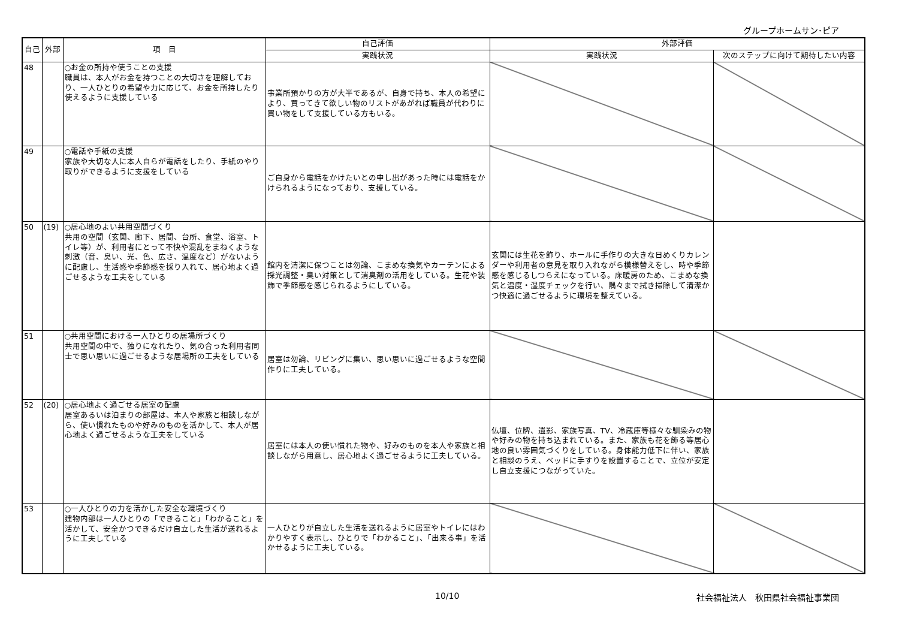グループホームサン･ピア
| 自己 | 外部 | 項 目 | 自己評価 | 外部評価 | |
| --- | --- | --- | --- | --- | --- |
| | | | 実践状況 | 実践状況 | 次のステップに向けて期待したい内容 |
| 48 | | ○お金の所持や使うことの支援 職員は、本人がお金を持つことの大切さを理解しており、一人ひとりの希望や力に応じて、お金を所持したり使えるように支援している | 事業所預かりの方が大半であるが、自身で持ち、本人の希望により、買ってきて欲しい物のリストがあがれば職員が代わりに買い物をして支援している方もいる。 | | |
| 49 | | ○電話や手紙の支援 家族や大切な人に本人自らが電話をしたり、手紙のやり取りができるように支援をしている | ご自身から電話をかけたいとの申し出があった時には電話をかけられるようになっており、支援している。 | | |
| 50 | (19) | ○居心地のよい共用空間づくり 共用の空間（玄関、廊下、居間、台所、食堂、浴室、トイレ等）が、利用者にとって不快や混乱をまねくような刺激（音、臭い、光、色、広さ、温度など）がないように配慮し、生活感や季節感を採り入れて、居心地よく過ごせるような工夫をしている | 館内を清潔に保つことは勿論、こまめな換気やカーテンによる採光調整・臭い対策として消臭剤の活用をしている。生花や装飾で季節感を感じられるようにしている。 | 玄関には生花を飾り、ホールに手作りの大きな日めくりカレンダーや利用者の意見を取り入れながら模様替えをし、時や季節感を感じるしつらえになっている。床暖房のため、こまめな換気と温度・湿度チェックを行い、隅々まで拭き掃除して清潔かつ快適に過ごせるように環境を整えている。 | |
| 51 | | ○共用空間における一人ひとりの居場所づくり 共用空間の中で、独りになれたり、気の合った利用者同士で思い思いに過ごせるような居場所の工夫をしている | 居室は勿論、リビングに集い、思い思いに過ごせるような空間作りに工夫している。 | | |
| 52 | (20) | ○居心地よく過ごせる居室の配慮 居室あるいは泊まりの部屋は、本人や家族と相談しながら、使い慣れたものや好みのものを活かして、本人が居心地よく過ごせるような工夫をしている | 居室には本人の使い慣れた物や、好みのものを本人や家族と相談しながら用意し、居心地よく過ごせるように工夫している。 | 仏壇、位牌、遺影、家族写真、TV、冷蔵庫等様々な馴染みの物や好みの物を持ち込まれている。また、家族も花を飾る等居心地の良い雰囲気づくりをしている。身体能力低下に伴い、家族と相談のうえ、ベッドに手すりを設置することで、立位が安定し自立支援につながっていた。 | |
| 53 | | ○一人ひとりの力を活かした安全な環境づくり 建物内部は一人ひとりの「できること」「わかること」を活かして、安全かつできるだけ自立した生活が送れるように工夫している | 一人ひとりが自立した生活を送れるように居室やトイレにはわかりやすく表示し、ひとりで「わかること」、「出来る事」を活かせるように工夫している。 | | |
10/10 社会福祉法人　秋田県社会福祉事業団